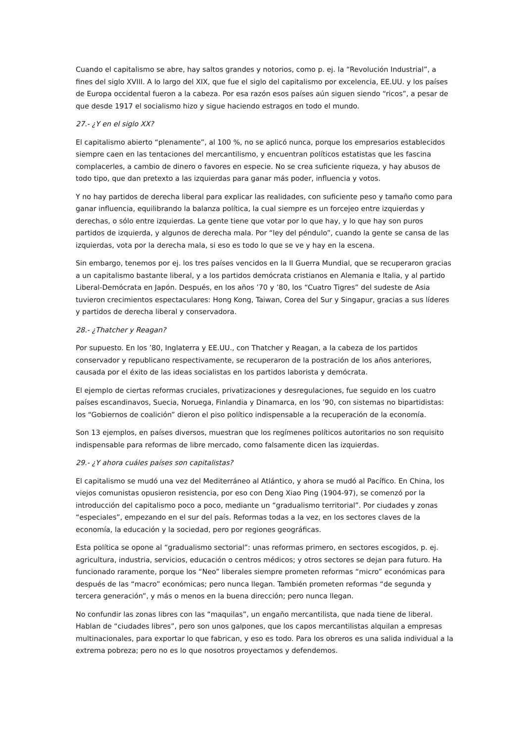Cuando el capitalismo se abre, hay saltos grandes y notorios, como p. ej. la “Revolución Industrial”, a fines del siglo XVIII. A lo largo del XIX, que fue el siglo del capitalismo por excelencia, EE.UU. y los países de Europa occidental fueron a la cabeza. Por esa razón esos países aún siguen siendo “ricos”, a pesar de que desde 1917 el socialismo hizo y sigue haciendo estragos en todo el mundo.
27.- ¿Y en el siglo XX?
El capitalismo abierto “plenamente”, al 100 %, no se aplicó nunca, porque los empresarios establecidos siempre caen en las tentaciones del mercantilismo, y encuentran políticos estatistas que les fascina complacerles, a cambio de dinero o favores en especie. No se crea suficiente riqueza, y hay abusos de todo tipo, que dan pretexto a las izquierdas para ganar más poder, influencia y votos.
Y no hay partidos de derecha liberal para explicar las realidades, con suficiente peso y tamaño como para ganar influencia, equilibrando la balanza política, la cual siempre es un forcejeo entre izquierdas y derechas, o sólo entre izquierdas. La gente tiene que votar por lo que hay, y lo que hay son puros partidos de izquierda, y algunos de derecha mala. Por “ley del péndulo”, cuando la gente se cansa de las izquierdas, vota por la derecha mala, si eso es todo lo que se ve y hay en la escena.
Sin embargo, tenemos por ej. los tres países vencidos en la II Guerra Mundial, que se recuperaron gracias a un capitalismo bastante liberal, y a los partidos demócrata cristianos en Alemania e Italia, y al partido Liberal-Demócrata en Japón. Después, en los años ’70 y ’80, los “Cuatro Tigres” del sudeste de Asia tuvieron crecimientos espectaculares: Hong Kong, Taiwan, Corea del Sur y Singapur, gracias a sus líderes y partidos de derecha liberal y conservadora.
28.- ¿Thatcher y Reagan?
Por supuesto. En los ’80, Inglaterra y EE.UU., con Thatcher y Reagan, a la cabeza de los partidos conservador y republicano respectivamente, se recuperaron de la postración de los años anteriores, causada por el éxito de las ideas socialistas en los partidos laborista y demócrata.
El ejemplo de ciertas reformas cruciales, privatizaciones y desregulaciones, fue seguido en los cuatro países escandinavos, Suecia, Noruega, Finlandia y Dinamarca, en los ’90, con sistemas no bipartidistas: los “Gobiernos de coalición” dieron el piso político indispensable a la recuperación de la economía.
Son 13 ejemplos, en países diversos, muestran que los regímenes políticos autoritarios no son requisito indispensable para reformas de libre mercado, como falsamente dicen las izquierdas.
29.- ¿Y ahora cuáles países son capitalistas?
El capitalismo se mudó una vez del Mediterráneo al Atlántico, y ahora se mudó al Pacífico. En China, los viejos comunistas opusieron resistencia, por eso con Deng Xiao Ping (1904-97), se comenzó por la introducción del capitalismo poco a poco, mediante un “gradualismo territorial”. Por ciudades y zonas “especiales”, empezando en el sur del país. Reformas todas a la vez, en los sectores claves de la economía, la educación y la sociedad, pero por regiones geográficas.
Esta política se opone al “gradualismo sectorial”: unas reformas primero, en sectores escogidos, p. ej. agricultura, industria, servicios, educación o centros médicos; y otros sectores se dejan para futuro. Ha funcionado raramente, porque los “Neo” liberales siempre prometen reformas “micro” económicas para después de las “macro” económicas; pero nunca llegan. También prometen reformas “de segunda y tercera generación”, y más o menos en la buena dirección; pero nunca llegan.
No confundir las zonas libres con las “maquilas”, un engaño mercantilista, que nada tiene de liberal. Hablan de “ciudades libres”, pero son unos galpones, que los capos mercantilistas alquilan a empresas multinacionales, para exportar lo que fabrican, y eso es todo. Para los obreros es una salida individual a la extrema pobreza; pero no es lo que nosotros proyectamos y defendemos.